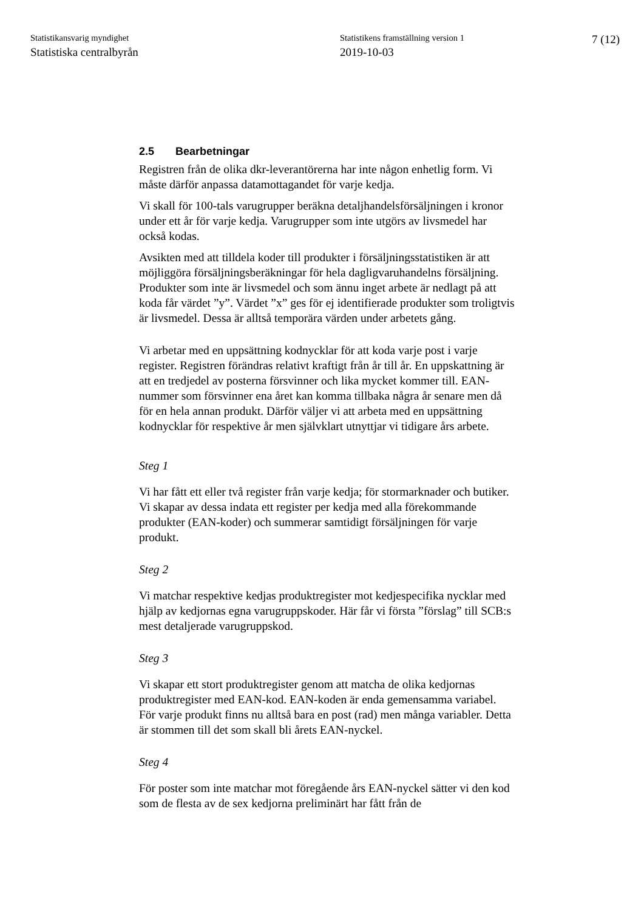Statistikansvarig myndighet
Statistiska centralbyrån
Statistikens framställning version 1
2019-10-03
7 (12)
2.5 Bearbetningar
Registren från de olika dkr-leverantörerna har inte någon enhetlig form. Vi måste därför anpassa datamottagandet för varje kedja.
Vi skall för 100-tals varugrupper beräkna detaljhandelsförsäljningen i kronor under ett år för varje kedja. Varugrupper som inte utgörs av livsmedel har också kodas.
Avsikten med att tilldela koder till produkter i försäljningsstatistiken är att möjliggöra försäljningsberäkningar för hela dagligvaruhandelns försäljning. Produkter som inte är livsmedel och som ännu inget arbete är nedlagt på att koda får värdet ”y”. Värdet ”x” ges för ej identifierade produkter som troligtvis är livsmedel. Dessa är alltså temporära värden under arbetets gång.
Vi arbetar med en uppsättning kodnycklar för att koda varje post i varje register. Registren förändras relativt kraftigt från år till år. En uppskattning är att en tredjedel av posterna försvinner och lika mycket kommer till. EAN-nummer som försvinner ena året kan komma tillbaka några år senare men då för en hela annan produkt. Därför väljer vi att arbeta med en uppsättning kodnycklar för respektive år men självklart utnyttjar vi tidigare års arbete.
Steg 1
Vi har fått ett eller två register från varje kedja; för stormarknader och butiker. Vi skapar av dessa indata ett register per kedja med alla förekommande produkter (EAN-koder) och summerar samtidigt försäljningen för varje produkt.
Steg 2
Vi matchar respektive kedjas produktregister mot kedjespecifika nycklar med hjälp av kedjornas egna varugruppskoder. Här får vi första ”förslag” till SCB:s mest detaljerade varugruppskod.
Steg 3
Vi skapar ett stort produktregister genom att matcha de olika kedjornas produktregister med EAN-kod. EAN-koden är enda gemensamma variabel. För varje produkt finns nu alltså bara en post (rad) men många variabler. Detta är stommen till det som skall bli årets EAN-nyckel.
Steg 4
För poster som inte matchar mot föregående års EAN-nyckel sätter vi den kod som de flesta av de sex kedjorna preliminärt har fått från de